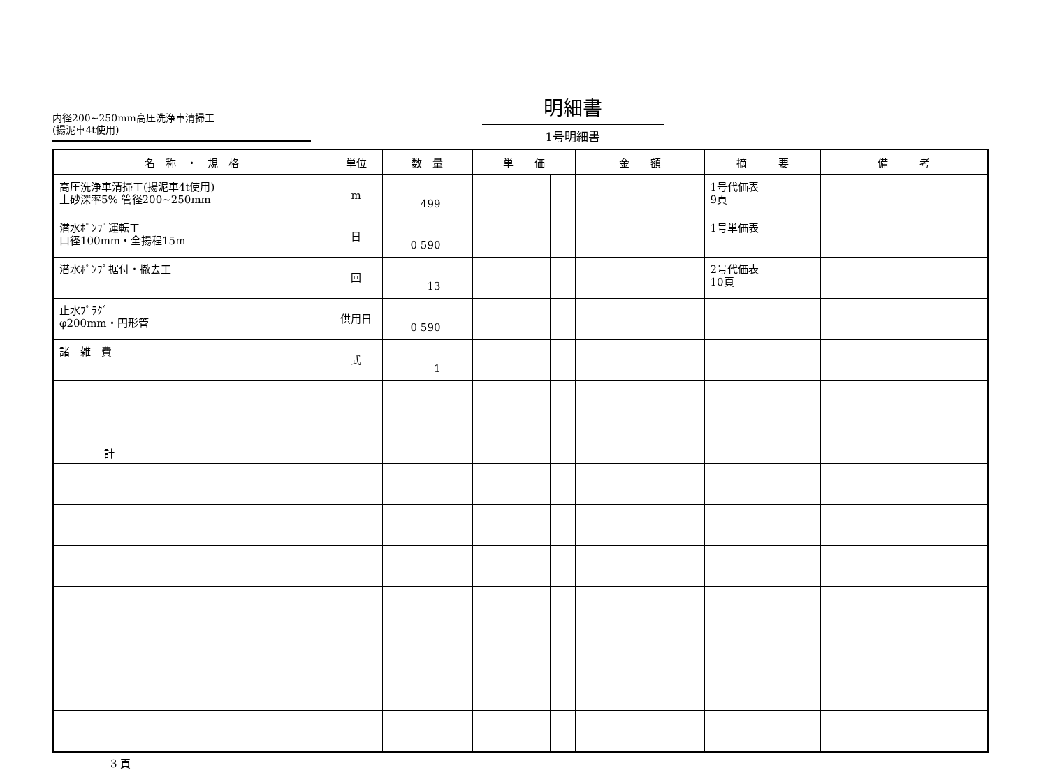内径200~250mm高圧洗浄車清掃工
(揚泥車4t使用)
明細書
1号明細書
| 名 称 ・ 規 格 | 単位 | 数 量 | 単 価 | 金 額 | 摘 要 | 備 考 |
| --- | --- | --- | --- | --- | --- | --- |
| 高圧洗浄車清掃工(揚泥車4t使用) 土砂深率5% 管径200~250mm | m | 499 | | | 1号代価表 9頁 | |
| 潜水ﾎﾟﾝﾌﾟ運転工 口径100mm・全揚程15m | 日 | 0 590 | | | 1号単価表 | |
| 潜水ﾎﾟﾝﾌﾟ据付・撤去工 | 回 | 13 | | | 2号代価表 10頁 | |
| 止水ﾌﾟﾗｸﾞ φ200mm・円形管 | 供用日 | 0 590 | | | | |
| 諸 雑 費 | 式 | 1 | | | | |
| 計 | | | | | | |
3 頁